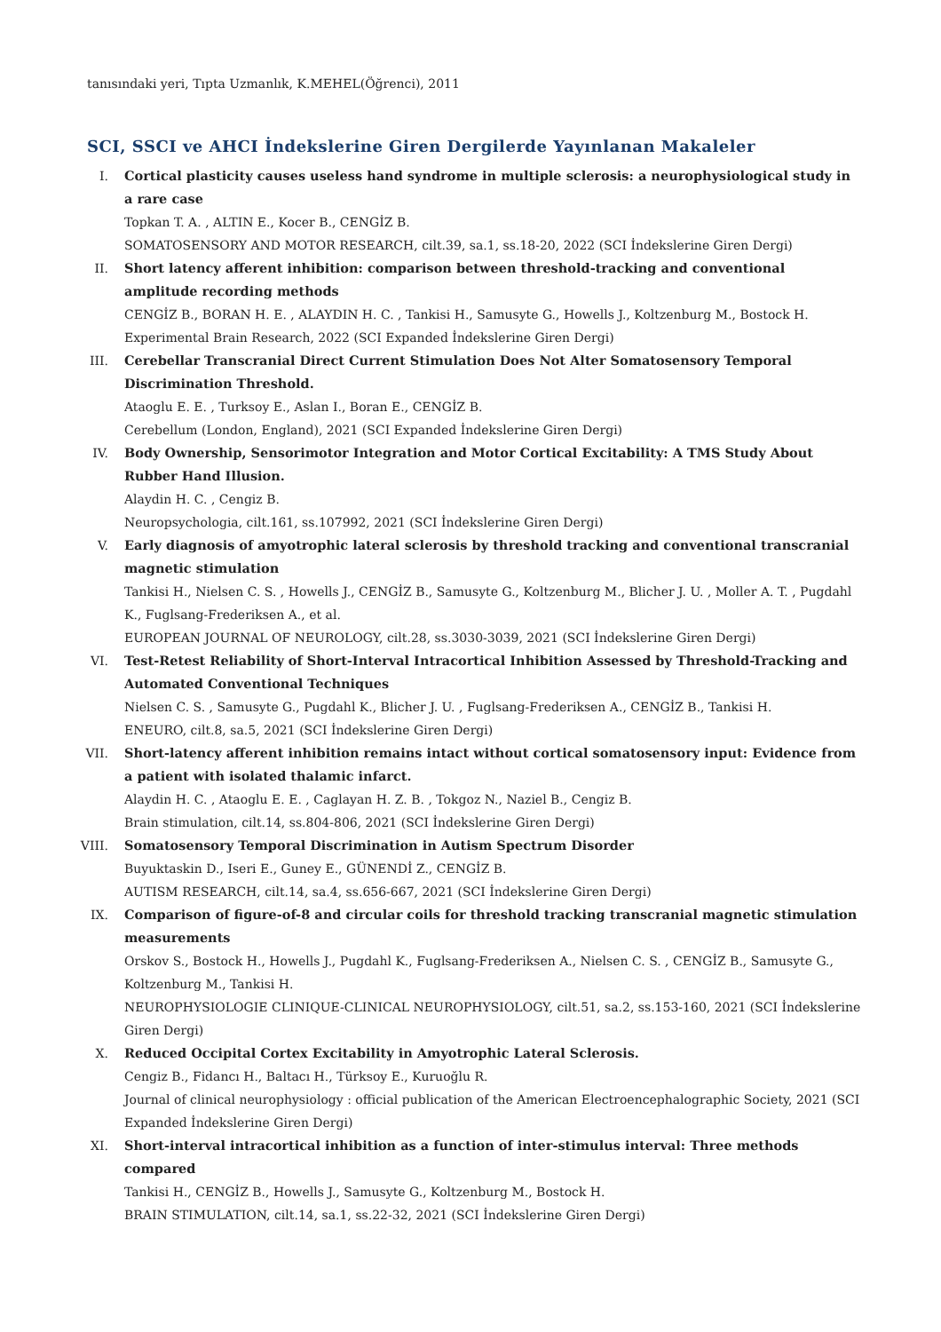tanısındaki yeri, Tıpta Uzmanlık, K.MEHEL(Öğrenci), 2011
SCI, SSCI ve AHCI İndekslerine Giren Dergilerde Yayınlanan Makaleler
I. Cortical plasticity causes useless hand syndrome in multiple sclerosis: a neurophysiological study in a rare case
Topkan T. A. , ALTIN E., Kocer B., CENGİZ B.
SOMATOSENSORY AND MOTOR RESEARCH, cilt.39, sa.1, ss.18-20, 2022 (SCI İndekslerine Giren Dergi)
II. Short latency afferent inhibition: comparison between threshold-tracking and conventional amplitude recording methods
CENGİZ B., BORAN H. E. , ALAYDIN H. C. , Tankisi H., Samusyte G., Howells J., Koltzenburg M., Bostock H.
Experimental Brain Research, 2022 (SCI Expanded İndekslerine Giren Dergi)
III.
Cerebellar Transcranial Direct Current Stimulation Does Not Alter Somatosensory Temporal Discrimination Threshold.
Ataoglu E. E. , Turksoy E., Aslan I., Boran E., CENGİZ B.
Cerebellum (London, England), 2021 (SCI Expanded İndekslerine Giren Dergi)
IV. Body Ownership, Sensorimotor Integration and Motor Cortical Excitability: A TMS Study About Rubber Hand Illusion.
Alaydin H. C. , Cengiz B.
Neuropsychologia, cilt.161, ss.107992, 2021 (SCI İndekslerine Giren Dergi)
V. Early diagnosis of amyotrophic lateral sclerosis by threshold tracking and conventional transcranial magnetic stimulation
Tankisi H., Nielsen C. S. , Howells J., CENGİZ B., Samusyte G., Koltzenburg M., Blicher J. U. , Moller A. T. , Pugdahl K., Fuglsang-Frederiksen A., et al.
EUROPEAN JOURNAL OF NEUROLOGY, cilt.28, ss.3030-3039, 2021 (SCI İndekslerine Giren Dergi)
VI. Test-Retest Reliability of Short-Interval Intracortical Inhibition Assessed by Threshold-Tracking and Automated Conventional Techniques
Nielsen C. S. , Samusyte G., Pugdahl K., Blicher J. U. , Fuglsang-Frederiksen A., CENGİZ B., Tankisi H.
ENEURO, cilt.8, sa.5, 2021 (SCI İndekslerine Giren Dergi)
VII.
Short-latency afferent inhibition remains intact without cortical somatosensory input: Evidence from a patient with isolated thalamic infarct.
Alaydin H. C. , Ataoglu E. E. , Caglayan H. Z. B. , Tokgoz N., Naziel B., Cengiz B.
Brain stimulation, cilt.14, ss.804-806, 2021 (SCI İndekslerine Giren Dergi)
VIII.
Somatosensory Temporal Discrimination in Autism Spectrum Disorder
Buyuktaskin D., Iseri E., Guney E., GÜNENDİ Z., CENGİZ B.
AUTISM RESEARCH, cilt.14, sa.4, ss.656-667, 2021 (SCI İndekslerine Giren Dergi)
IX. Comparison of figure-of-8 and circular coils for threshold tracking transcranial magnetic stimulation measurements
Orskov S., Bostock H., Howells J., Pugdahl K., Fuglsang-Frederiksen A., Nielsen C. S. , CENGİZ B., Samusyte G., Koltzenburg M., Tankisi H.
NEUROPHYSIOLOGIE CLINIQUE-CLINICAL NEUROPHYSIOLOGY, cilt.51, sa.2, ss.153-160, 2021 (SCI İndekslerine Giren Dergi)
X. Reduced Occipital Cortex Excitability in Amyotrophic Lateral Sclerosis.
Cengiz B., Fidancı H., Baltacı H., Türksoy E., Kuruoğlu R.
Journal of clinical neurophysiology : official publication of the American Electroencephalographic Society, 2021 (SCI Expanded İndekslerine Giren Dergi)
XI. Short-interval intracortical inhibition as a function of inter-stimulus interval: Three methods compared
Tankisi H., CENGİZ B., Howells J., Samusyte G., Koltzenburg M., Bostock H.
BRAIN STIMULATION, cilt.14, sa.1, ss.22-32, 2021 (SCI İndekslerine Giren Dergi)